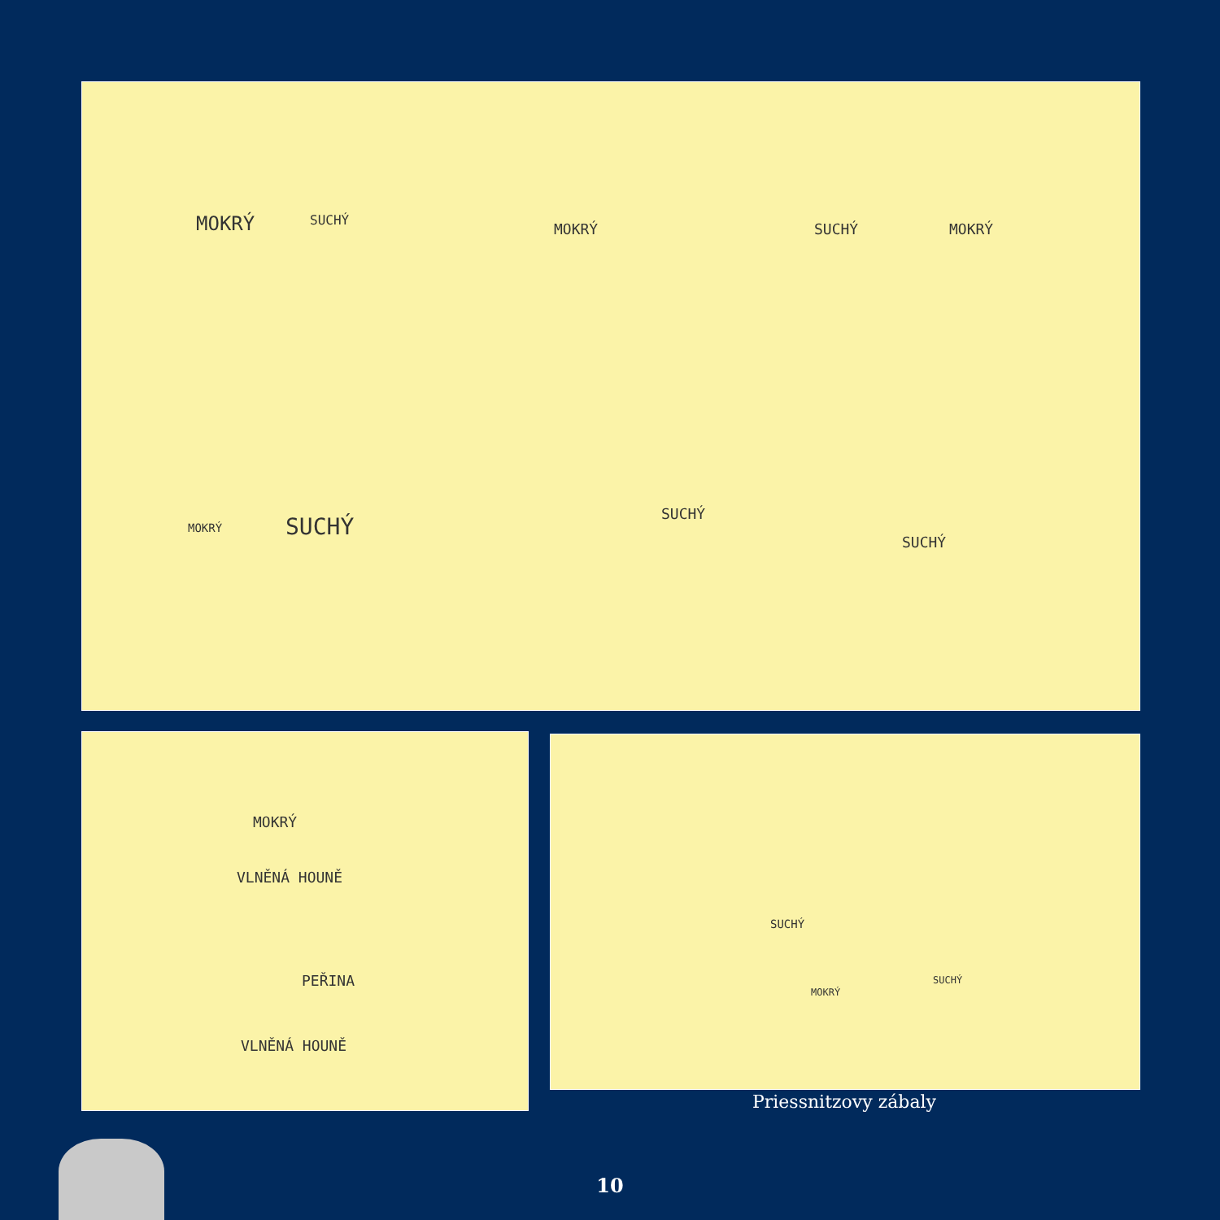MOKRÝ SUCHÝ
MOKRÝ SUCHÝ MOKRÝ
MOKRÝ SUCHÝ SUCHÝ
SUCHÝ
MOKRÝ
VLNĚNÁ HOUNĚ
PEŘINA
VLNĚNÁ HOUNĚ
SUCHÝ
MOKRÝ
SUCHÝ
Priessnitzovy zábaly
10